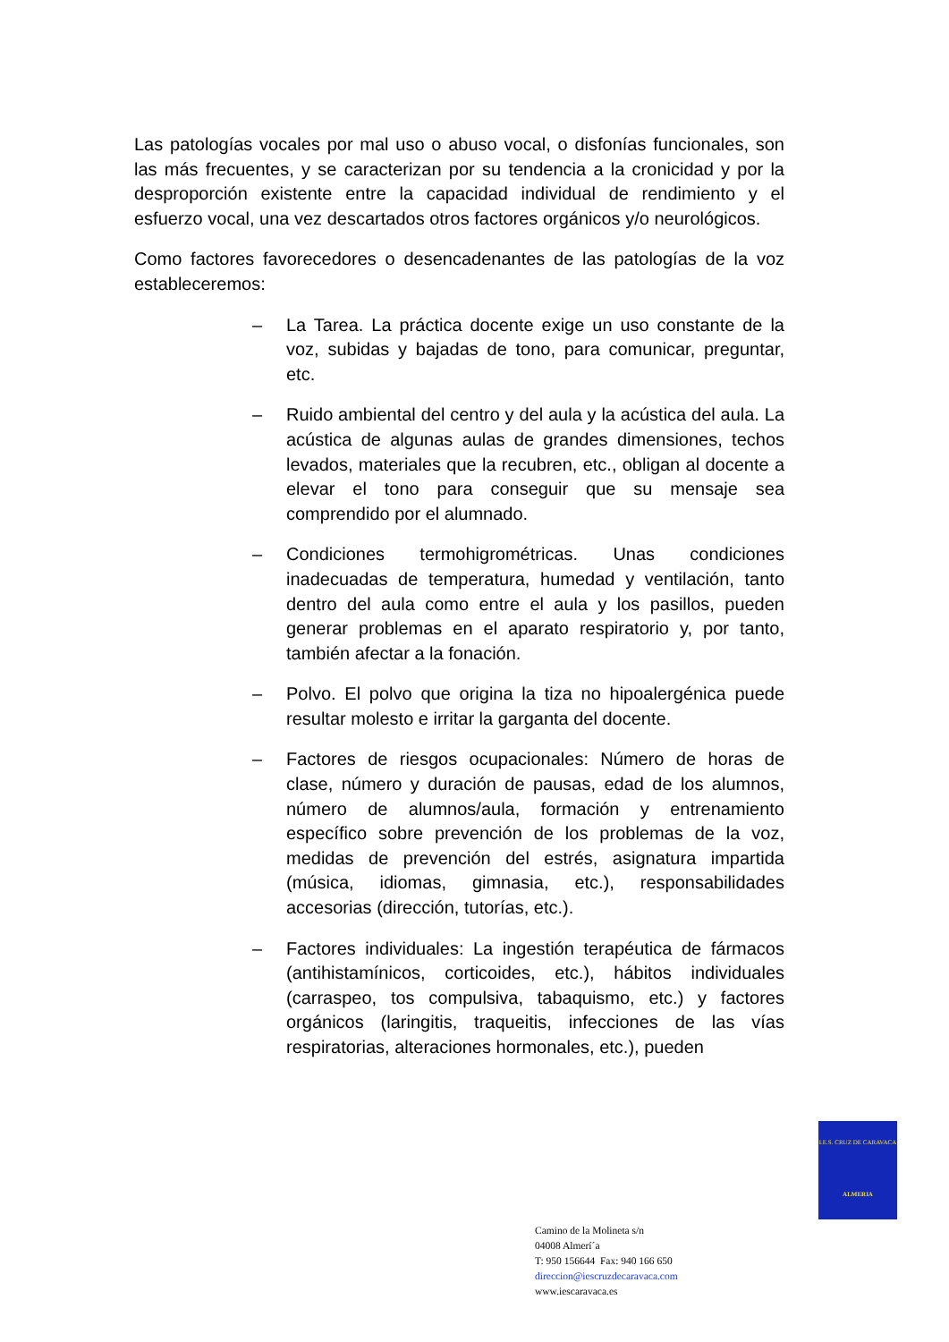Las patologías vocales por mal uso o abuso vocal, o disfonías funcionales, son las más frecuentes, y se caracterizan por su tendencia a la cronicidad y por la desproporción existente entre la capacidad individual de rendimiento y el esfuerzo vocal, una vez descartados otros factores orgánicos y/o neurológicos.
Como factores favorecedores o desencadenantes de las patologías de la voz estableceremos:
– La Tarea. La práctica docente exige un uso constante de la voz, subidas y bajadas de tono, para comunicar, preguntar, etc.
– Ruido ambiental del centro y del aula y la acústica del aula. La acústica de algunas aulas de grandes dimensiones, techos levados, materiales que la recubren, etc., obligan al docente a elevar el tono para conseguir que su mensaje sea comprendido por el alumnado.
– Condiciones termohigrométricas. Unas condiciones inadecuadas de temperatura, humedad y ventilación, tanto dentro del aula como entre el aula y los pasillos, pueden generar problemas en el aparato respiratorio y, por tanto, también afectar a la fonación.
– Polvo. El polvo que origina la tiza no hipoalergénica puede resultar molesto e irritar la garganta del docente.
– Factores de riesgos ocupacionales: Número de horas de clase, número y duración de pausas, edad de los alumnos, número de alumnos/aula, formación y entrenamiento específico sobre prevención de los problemas de la voz, medidas de prevención del estrés, asignatura impartida (música, idiomas, gimnasia, etc.), responsabilidades accesorias (dirección, tutorías, etc.).
– Factores individuales: La ingestión terapéutica de fármacos (antihistamínicos, corticoides, etc.), hábitos individuales (carraspeo, tos compulsiva, tabaquismo, etc.) y factores orgánicos (laringitis, traqueitis, infecciones de las vías respiratorias, alteraciones hormonales, etc.), pueden
I.E.S. CRUZ DE CARAVACA
ALMERIA
Camino de la Molineta s/n
04008 Almerí´a
T: 950 156644 Fax: 940 166 650
direccion@iescruzdecaravaca.com
www.iescaravaca.es